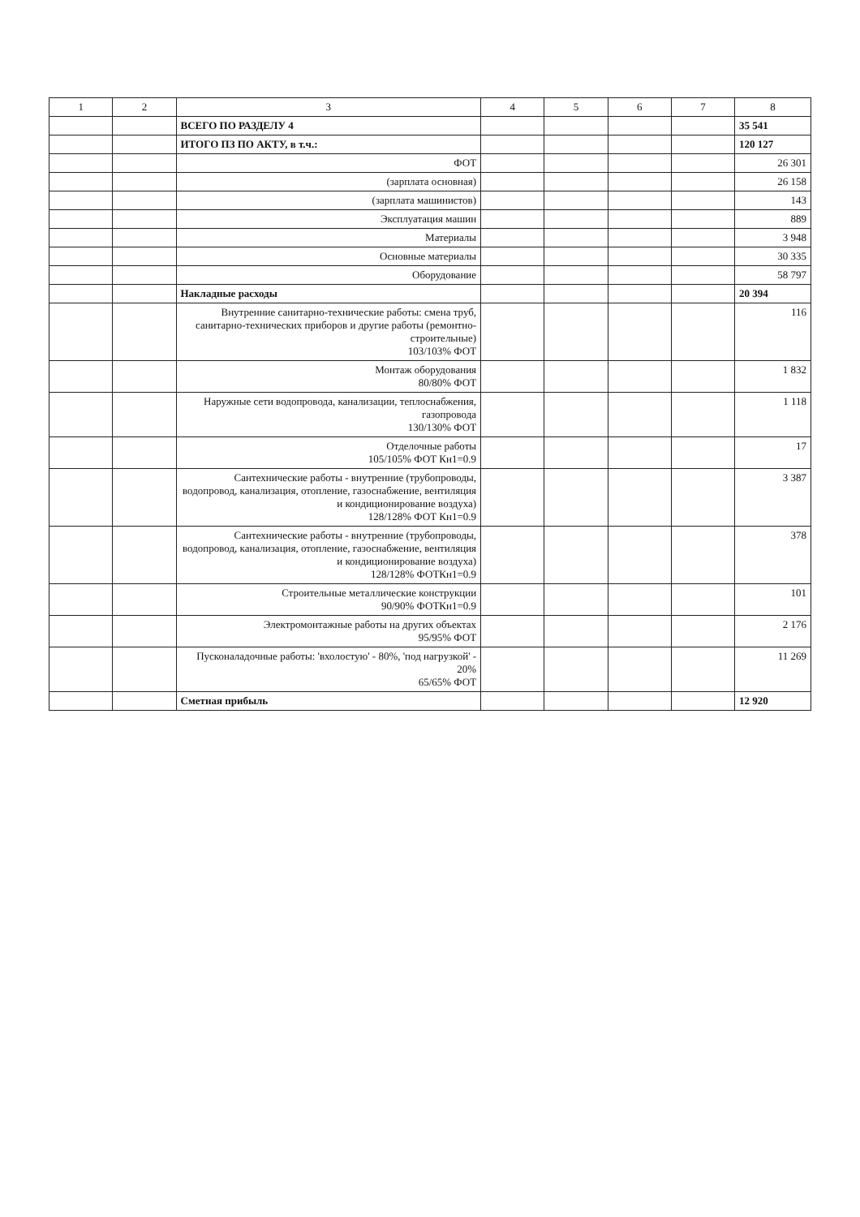| 1 | 2 | 3 | 4 | 5 | 6 | 7 | 8 |
| --- | --- | --- | --- | --- | --- | --- | --- |
| | | ВСЕГО ПО РАЗДЕЛУ 4 | | | | | 35 541 |
| | | ИТОГО ПЗ ПО АКТУ, в т.ч.: | | | | | 120 127 |
| | | ФОТ | | | | | 26 301 |
| | | (зарплата основная) | | | | | 26 158 |
| | | (зарплата машинистов) | | | | | 143 |
| | | Эксплуатация машин | | | | | 889 |
| | | Материалы | | | | | 3 948 |
| | | Основные материалы | | | | | 30 335 |
| | | Оборудование | | | | | 58 797 |
| | | Накладные расходы | | | | | 20 394 |
| | | Внутренние санитарно-технические работы: смена труб, санитарно-технических приборов и другие работы (ремонтно-строительные) 103/103% ФОТ | | | | | 116 |
| | | Монтаж оборудования 80/80% ФОТ | | | | | 1 832 |
| | | Наружные сети водопровода, канализации, теплоснабжения, газопровода 130/130% ФОТ | | | | | 1 118 |
| | | Отделочные работы 105/105% ФОТ Кн1=0.9 | | | | | 17 |
| | | Сантехнические работы - внутренние (трубопроводы, водопровод, канализация, отопление, газоснабжение, вентиляция и кондиционирование воздуха) 128/128% ФОТ Кн1=0.9 | | | | | 3 387 |
| | | Сантехнические работы - внутренние (трубопроводы, водопровод, канализация, отопление, газоснабжение, вентиляция и кондиционирование воздуха) 128/128% ФОТКн1=0.9 | | | | | 378 |
| | | Строительные металлические конструкции 90/90% ФОТКн1=0.9 | | | | | 101 |
| | | Электромонтажные работы на других объектах 95/95% ФОТ | | | | | 2 176 |
| | | Пусконаладочные работы: 'вхолостую' - 80%, 'под нагрузкой' - 20% 65/65% ФОТ | | | | | 11 269 |
| | | Сметная прибыль | | | | | 12 920 |